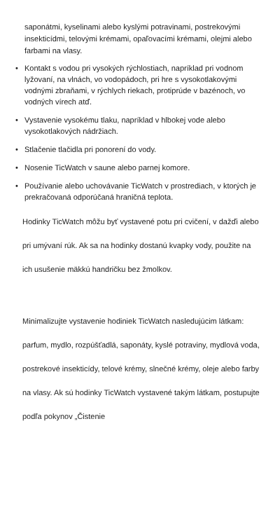saponátmi, kyselinami alebo kyslými potravinami, postrekovými insekticídmi, telovými krémami, opaľovacími krémami, olejmi alebo farbami na vlasy.
• Kontakt s vodou pri vysokých rýchlostiach, napríklad pri vodnom lyžovaní, na vlnách, vo vodopádoch, pri hre s vysokotlakovými vodnými zbraňami, v rýchlych riekach, protiprúde v bazénoch, vo vodných vírech atď.
• Vystavenie vysokému tlaku, napríklad v hlbokej vode alebo vysokotlakových nádržiach.
• Stlačenie tlačidla pri ponorení do vody.
• Nosenie TicWatch v saune alebo parnej komore.
• Používanie alebo uchovávanie TicWatch v prostrediach, v ktorých je prekračovaná odporúčaná hraničná teplota.
Hodinky TicWatch môžu byť vystavené potu pri cvičení, v dažďi alebo pri umývaní rúk. Ak sa na hodinky dostanú kvapky vody, použite na ich usušenie mäkkú handričku bez žmolkov.
Minimalizujte vystavenie hodiniek TicWatch nasledujúcim látkam: parfum, mydlo, rozpúšťadlá, saponáty, kyslé potraviny, mydlová voda, postrekové insekticídy, telové krémy, slnečné krémy, oleje alebo farby na vlasy. Ak sú hodinky TicWatch vystavené takým látkam, postupujte podľa pokynov „Čistenie